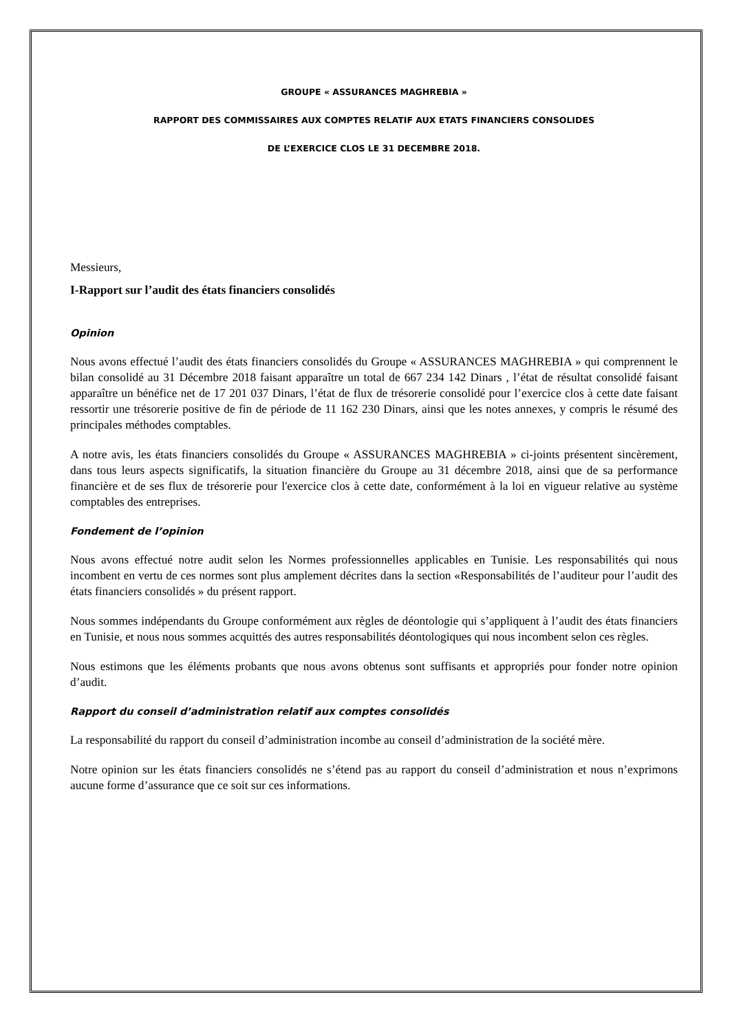GROUPE « ASSURANCES MAGHREBIA »
RAPPORT DES COMMISSAIRES AUX COMPTES RELATIF AUX ETATS FINANCIERS CONSOLIDES
DE L’EXERCICE CLOS LE 31 DECEMBRE 2018.
Messieurs,
I-Rapport sur l’audit des états financiers consolidés
Opinion
Nous avons effectué l’audit des états financiers consolidés du Groupe « ASSURANCES MAGHREBIA » qui comprennent le bilan consolidé au 31 Décembre 2018 faisant apparaître un total de 667 234 142 Dinars , l’état de résultat consolidé faisant apparaître un bénéfice net de 17 201 037 Dinars, l’état de flux de trésorerie consolidé pour l’exercice clos à cette date faisant ressortir une trésorerie positive de fin de période de 11 162 230 Dinars, ainsi que les notes annexes, y compris le résumé des principales méthodes comptables.
A notre avis, les états financiers consolidés du Groupe « ASSURANCES MAGHREBIA » ci-joints présentent sincèrement, dans tous leurs aspects significatifs, la situation financière du Groupe au 31 décembre 2018, ainsi que de sa performance financière et de ses flux de trésorerie pour l'exercice clos à cette date, conformément à la loi en vigueur relative au système comptables des entreprises.
Fondement de l’opinion
Nous avons effectué notre audit selon les Normes professionnelles applicables en Tunisie. Les responsabilités qui nous incombent en vertu de ces normes sont plus amplement décrites dans la section «Responsabilités de l’auditeur pour l’audit des états financiers consolidés » du présent rapport.
Nous sommes indépendants du Groupe conformément aux règles de déontologie qui s’appliquent à l’audit des états financiers en Tunisie, et nous nous sommes acquittés des autres responsabilités déontologiques qui nous incombent selon ces règles.
Nous estimons que les éléments probants que nous avons obtenus sont suffisants et appropriés pour fonder notre opinion d’audit.
Rapport du conseil d’administration relatif aux comptes consolidés
La responsabilité du rapport du conseil d’administration incombe au conseil d’administration de la société mère.
Notre opinion sur les états financiers consolidés ne s’étend pas au rapport du conseil d’administration et nous n’exprimons aucune forme d’assurance que ce soit sur ces informations.